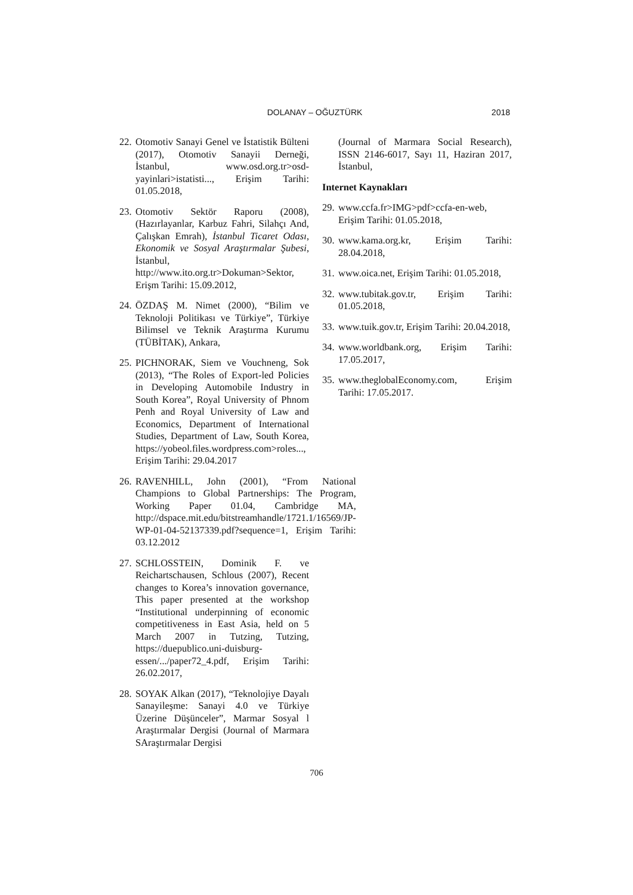DOLANAY – OĞUZTÜRK
2018
22. Otomotiv Sanayi Genel ve İstatistik Bülteni (2017), Otomotiv Sanayii Derneği, İstanbul, www.osd.org.tr>osd-yayinlari>istatisti..., Erişim Tarihi: 01.05.2018,
23. Otomotiv Sektör Raporu (2008), (Hazırlayanlar, Karbuz Fahri, Silahçı And, Çalışkan Emrah), İstanbul Ticaret Odası, Ekonomik ve Sosyal Araştırmalar Şubesi, İstanbul, http://www.ito.org.tr>Dokuman>Sektor, Erişm Tarihi: 15.09.2012,
24. ÖZDAŞ M. Nimet (2000), “Bilim ve Teknoloji Politikası ve Türkiye”, Türkiye Bilimsel ve Teknik Araştırma Kurumu (TÜBİTAK), Ankara,
25. PICHNORAK, Siem ve Vouchneng, Sok (2013), “The Roles of Export-led Policies in Developing Automobile Industry in South Korea”, Royal University of Phnom Penh and Royal University of Law and Economics, Department of International Studies, Department of Law, South Korea, https://yobeol.files.wordpress.com>roles..., Erişim Tarihi: 29.04.2017
26. RAVENHILL, John (2001), “From National Champions to Global Partnerships: The Program, Working Paper 01.04, Cambridge MA, http://dspace.mit.edu/bitstreamhandle/1721.1/16569/JP-WP-01-04-52137339.pdf?sequence=1, Erişim Tarihi: 03.12.2012
27. SCHLOSSTEIN, Dominik F. ve Reichartschausen, Schlous (2007), Recent changes to Korea’s innovation governance, This paper presented at the workshop “Institutional underpinning of economic competitiveness in East Asia, held on 5 March 2007 in Tutzing, Tutzing, https://duepublico.uni-duisburg-essen/.../paper72_4.pdf, Erişim Tarihi: 26.02.2017,
28. SOYAK Alkan (2017), “Teknolojiye Dayalı Sanayileşme: Sanayi 4.0 ve Türkiye Üzerine Düşünceler”, Marmar Sosyal l Araştırmalar Dergisi (Journal of Marmara SAraştırmalar Dergisi
(Journal of Marmara Social Research), ISSN 2146-6017, Sayı 11, Haziran 2017, İstanbul,
Internet Kaynakları
29. www.ccfa.fr>IMG>pdf>ccfa-en-web, Erişim Tarihi: 01.05.2018,
30. www.kama.org.kr, Erişim Tarihi: 28.04.2018,
31. www.oica.net, Erişim Tarihi: 01.05.2018,
32. www.tubitak.gov.tr, Erişim Tarihi: 01.05.2018,
33. www.tuik.gov.tr, Erişim Tarihi: 20.04.2018,
34. www.worldbank.org, Erişim Tarihi: 17.05.2017,
35. www.theglobalEconomy.com, Erişim Tarihi: 17.05.2017.
706